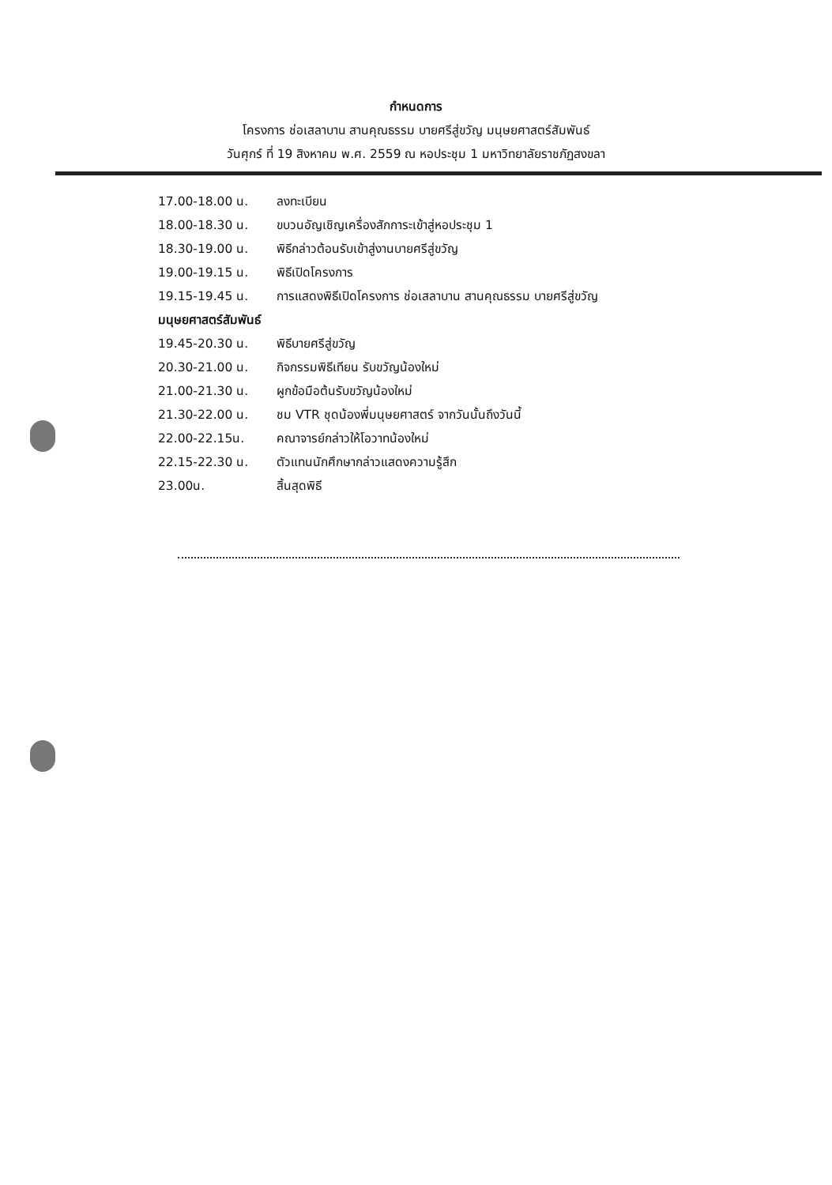กำหนดการ
โครงการ ช่อเสลาบาน สานคุณธรรม บายศรีสู่ขวัญ มนุษยศาสตร์สัมพันธ์
วันศุกร์ ที่ 19 สิงหาคม พ.ศ. 2559 ณ หอประชุม 1 มหาวิทยาลัยราชภัฏสงขลา
17.00-18.00 น. ลงทะเบียน
18.00-18.30 น. ขบวนอัญเชิญเครื่องสักการะเข้าสู่หอประชุม 1
18.30-19.00 น. พิธีกล่าวต้อนรับเข้าสู่งานบายศรีสู่ขวัญ
19.00-19.15 น. พิธีเปิดโครงการ
19.15-19.45 น. การแสดงพิธีเปิดโครงการ ช่อเสลาบาน สานคุณธรรม บายศรีสู่ขวัญ
มนุษยศาสตร์สัมพันธ์
19.45-20.30 น. พิธีบายศรีสู่ขวัญ
20.30-21.00 น. กิจกรรมพิธีเทียน รับขวัญน้องใหม่
21.00-21.30 น. ผูกข้อมือต้นรับขวัญน้องใหม่
21.30-22.00 น. ชม VTR ชุดน้องพี่มนุษยศาสตร์ จากวันนั้นถึงวันนี้
22.00-22.15น. คณาจารย์กล่าวให้โอวาทน้องใหม่
22.15-22.30 น. ตัวแทนนักศึกษากล่าวแสดงความรู้สึก
23.00น. สิ้นสุดพิธี